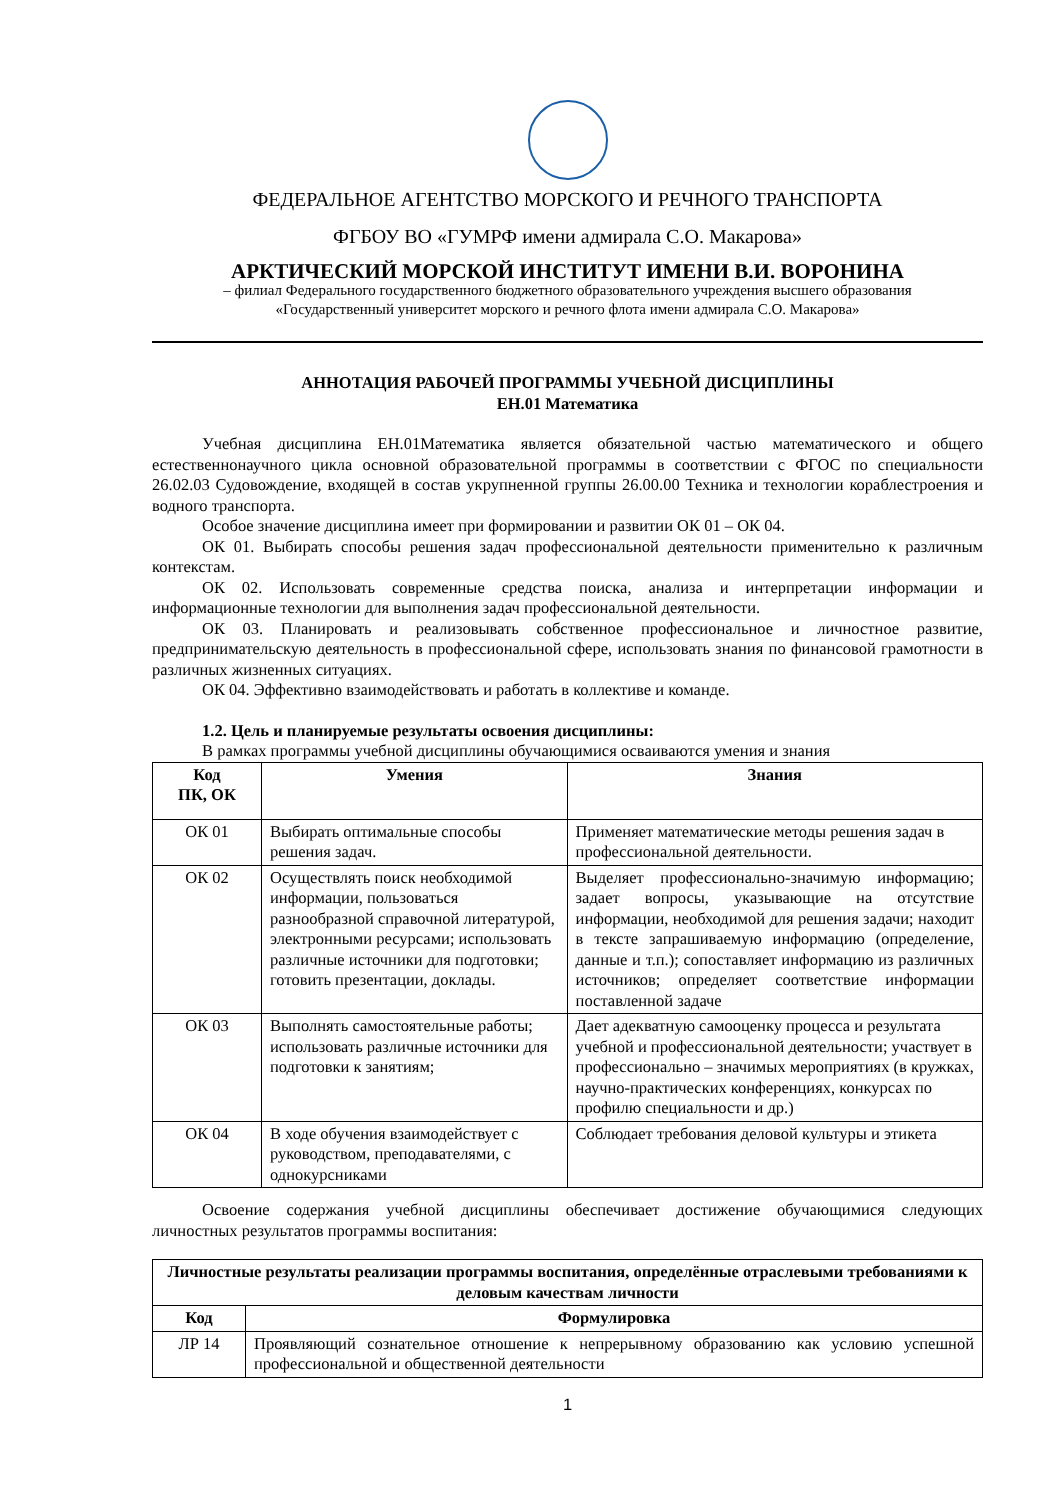ФЕДЕРАЛЬНОЕ АГЕНТСТВО МОРСКОГО И РЕЧНОГО ТРАНСПОРТА
ФГБОУ ВО «ГУМРФ имени адмирала С.О. Макарова»
АРКТИЧЕСКИЙ МОРСКОЙ ИНСТИТУТ ИМЕНИ В.И. ВОРОНИНА
– филиал Федерального государственного бюджетного образовательного учреждения высшего образования
«Государственный университет морского и речного флота имени адмирала С.О. Макарова»
АННОТАЦИЯ РАБОЧЕЙ ПРОГРАММЫ УЧЕБНОЙ ДИСЦИПЛИНЫ
ЕН.01 Математика
Учебная дисциплина ЕН.01Математика является обязательной частью математического и общего естественнонаучного цикла основной образовательной программы в соответствии с ФГОС по специальности 26.02.03 Судовождение, входящей в состав укрупненной группы 26.00.00 Техника и технологии кораблестроения и водного транспорта.
Особое значение дисциплина имеет при формировании и развитии ОК 01 – ОК 04.
ОК 01. Выбирать способы решения задач профессиональной деятельности применительно к различным контекстам.
ОК 02. Использовать современные средства поиска, анализа и интерпретации информации и информационные технологии для выполнения задач профессиональной деятельности.
ОК 03. Планировать и реализовывать собственное профессиональное и личностное развитие, предпринимательскую деятельность в профессиональной сфере, использовать знания по финансовой грамотности в различных жизненных ситуациях.
ОК 04. Эффективно взаимодействовать и работать в коллективе и команде.
1.2. Цель и планируемые результаты освоения дисциплины:
В рамках программы учебной дисциплины обучающимися осваиваются умения и знания
| Код ПК, ОК | Умения | Знания |
| --- | --- | --- |
| ОК 01 | Выбирать оптимальные способы решения задач. | Применяет математические методы решения задач в профессиональной деятельности. |
| ОК 02 | Осуществлять поиск необходимой информации, пользоваться разнообразной справочной литературой, электронными ресурсами; использовать различные источники для подготовки; готовить презентации, доклады. | Выделяет профессионально-значимую информацию; задает вопросы, указывающие на отсутствие информации, необходимой для решения задачи; находит в тексте запрашиваемую информацию (определение, данные и т.п.); сопоставляет информацию из различных источников; определяет соответствие информации поставленной задаче |
| ОК 03 | Выполнять самостоятельные работы; использовать различные источники для подготовки к занятиям; | Дает адекватную самооценку процесса и результата учебной и профессиональной деятельности; участвует в профессионально – значимых мероприятиях (в кружках, научно-практических конференциях, конкурсах по профилю специальности и др.) |
| ОК 04 | В ходе обучения взаимодействует с руководством, преподавателями, с однокурсниками | Соблюдает требования деловой культуры и этикета |
Освоение содержания учебной дисциплины обеспечивает достижение обучающимися следующих личностных результатов программы воспитания:
| Личностные результаты реализации программы воспитания, определённые отраслевыми требованиями к деловым качествам личности | |
| --- | --- |
| Код | Формулировка |
| ЛР 14 | Проявляющий сознательное отношение к непрерывному образованию как условию успешной профессиональной и общественной деятельности |
1